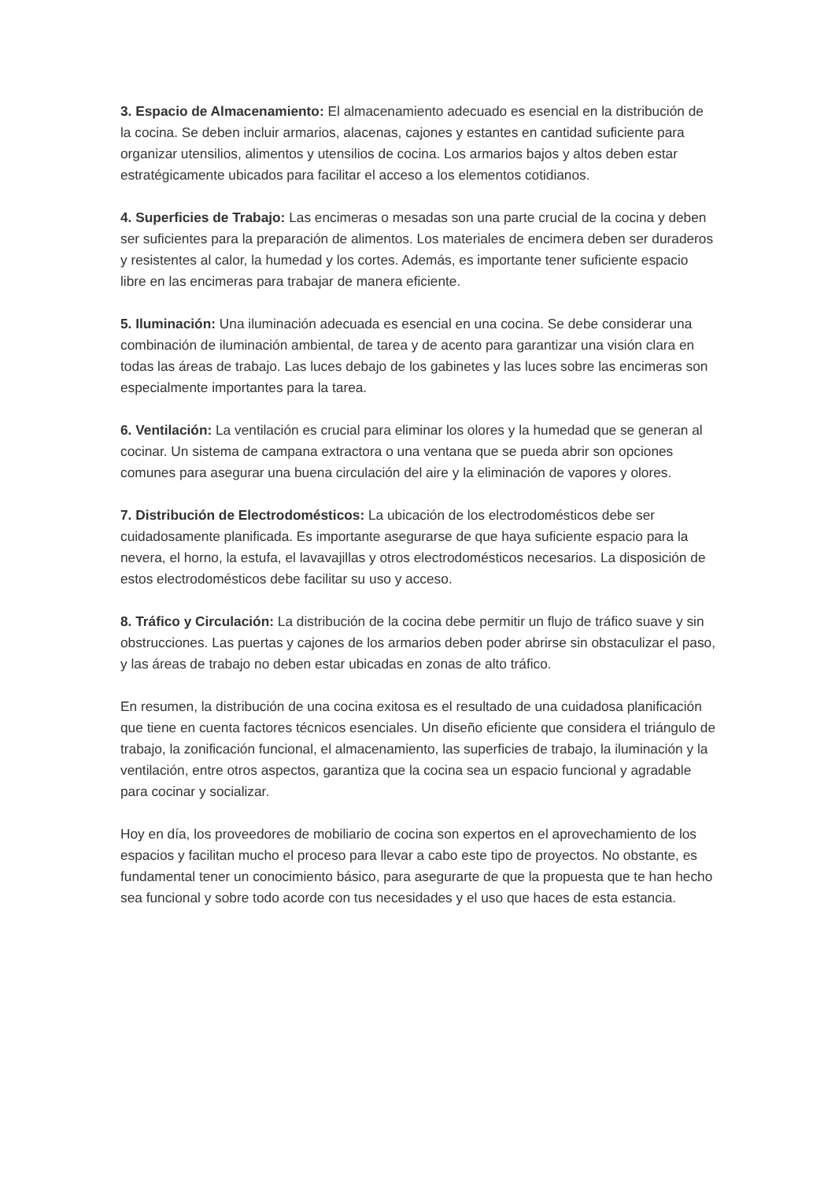3. Espacio de Almacenamiento: El almacenamiento adecuado es esencial en la distribución de la cocina. Se deben incluir armarios, alacenas, cajones y estantes en cantidad suficiente para organizar utensilios, alimentos y utensilios de cocina. Los armarios bajos y altos deben estar estratégicamente ubicados para facilitar el acceso a los elementos cotidianos.
4. Superficies de Trabajo: Las encimeras o mesadas son una parte crucial de la cocina y deben ser suficientes para la preparación de alimentos. Los materiales de encimera deben ser duraderos y resistentes al calor, la humedad y los cortes. Además, es importante tener suficiente espacio libre en las encimeras para trabajar de manera eficiente.
5. Iluminación: Una iluminación adecuada es esencial en una cocina. Se debe considerar una combinación de iluminación ambiental, de tarea y de acento para garantizar una visión clara en todas las áreas de trabajo. Las luces debajo de los gabinetes y las luces sobre las encimeras son especialmente importantes para la tarea.
6. Ventilación: La ventilación es crucial para eliminar los olores y la humedad que se generan al cocinar. Un sistema de campana extractora o una ventana que se pueda abrir son opciones comunes para asegurar una buena circulación del aire y la eliminación de vapores y olores.
7. Distribución de Electrodomésticos: La ubicación de los electrodomésticos debe ser cuidadosamente planificada. Es importante asegurarse de que haya suficiente espacio para la nevera, el horno, la estufa, el lavavajillas y otros electrodomésticos necesarios. La disposición de estos electrodomésticos debe facilitar su uso y acceso.
8. Tráfico y Circulación: La distribución de la cocina debe permitir un flujo de tráfico suave y sin obstrucciones. Las puertas y cajones de los armarios deben poder abrirse sin obstaculizar el paso, y las áreas de trabajo no deben estar ubicadas en zonas de alto tráfico.
En resumen, la distribución de una cocina exitosa es el resultado de una cuidadosa planificación que tiene en cuenta factores técnicos esenciales. Un diseño eficiente que considera el triángulo de trabajo, la zonificación funcional, el almacenamiento, las superficies de trabajo, la iluminación y la ventilación, entre otros aspectos, garantiza que la cocina sea un espacio funcional y agradable para cocinar y socializar.
Hoy en día, los proveedores de mobiliario de cocina son expertos en el aprovechamiento de los espacios y facilitan mucho el proceso para llevar a cabo este tipo de proyectos. No obstante, es fundamental tener un conocimiento básico, para asegurarte de que la propuesta que te han hecho sea funcional y sobre todo acorde con tus necesidades y el uso que haces de esta estancia.